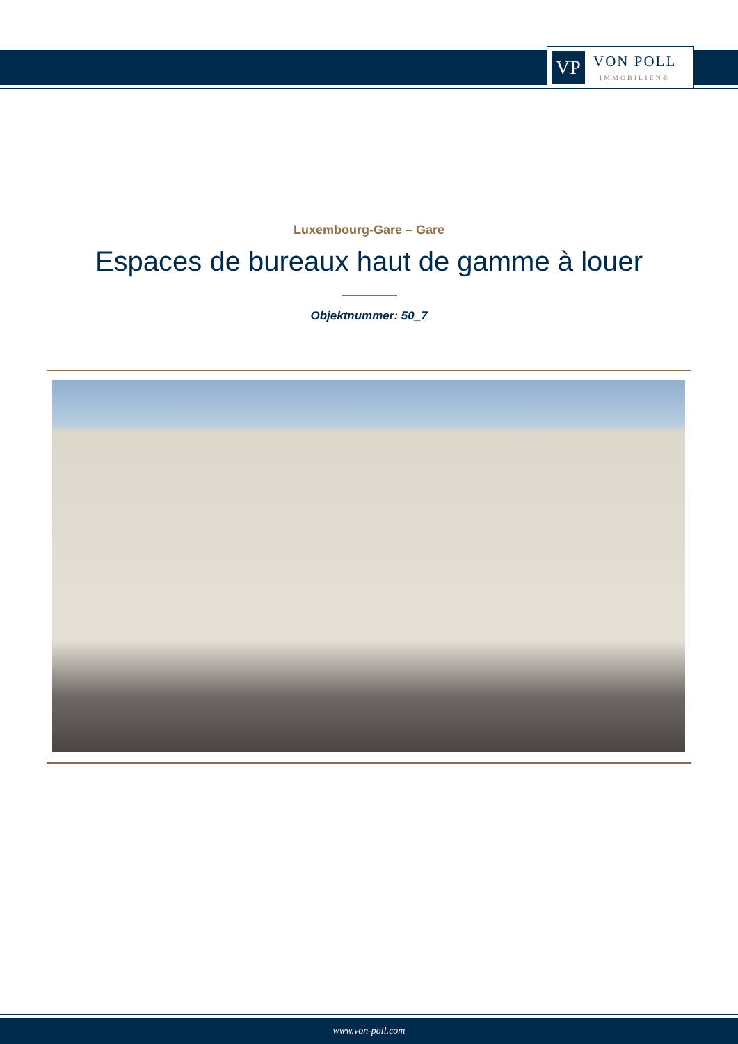VP
VON POLL
IMMOBILIEN®
Luxembourg-Gare – Gare
Espaces de bureaux haut de gamme à louer
Objektnummer: 50_7
www.von-poll.com